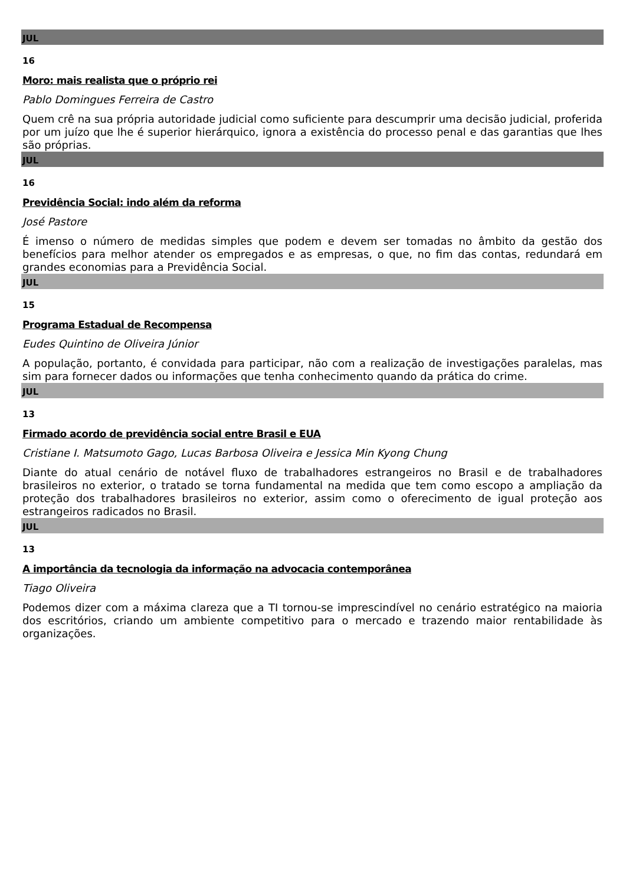JUL
16
Moro: mais realista que o próprio rei
Pablo Domingues Ferreira de Castro
Quem crê na sua própria autoridade judicial como suficiente para descumprir uma decisão judicial, proferida por um juízo que lhe é superior hierárquico, ignora a existência do processo penal e das garantias que lhes são próprias.
JUL
16
Previdência Social: indo além da reforma
José Pastore
É imenso o número de medidas simples que podem e devem ser tomadas no âmbito da gestão dos benefícios para melhor atender os empregados e as empresas, o que, no fim das contas, redundará em grandes economias para a Previdência Social.
JUL
15
Programa Estadual de Recompensa
Eudes Quintino de Oliveira Júnior
A população, portanto, é convidada para participar, não com a realização de investigações paralelas, mas sim para fornecer dados ou informações que tenha conhecimento quando da prática do crime.
JUL
13
Firmado acordo de previdência social entre Brasil e EUA
Cristiane I. Matsumoto Gago, Lucas Barbosa Oliveira e Jessica Min Kyong Chung
Diante do atual cenário de notável fluxo de trabalhadores estrangeiros no Brasil e de trabalhadores brasileiros no exterior, o tratado se torna fundamental na medida que tem como escopo a ampliação da proteção dos trabalhadores brasileiros no exterior, assim como o oferecimento de igual proteção aos estrangeiros radicados no Brasil.
JUL
13
A importância da tecnologia da informação na advocacia contemporânea
Tiago Oliveira
Podemos dizer com a máxima clareza que a TI tornou-se imprescindível no cenário estratégico na maioria dos escritórios, criando um ambiente competitivo para o mercado e trazendo maior rentabilidade às organizações.